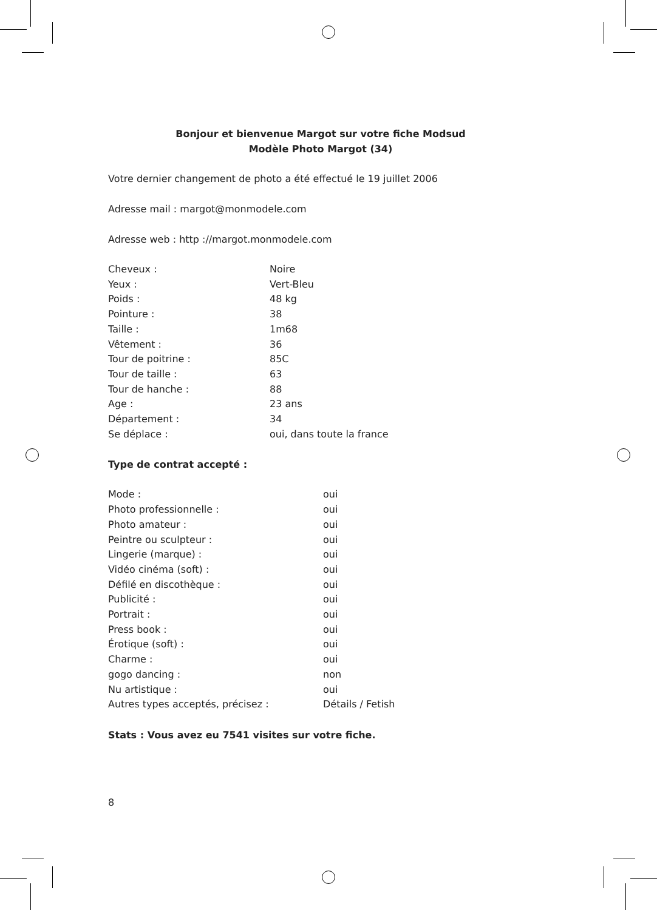Bonjour et bienvenue Margot sur votre fiche Modsud
Modèle Photo Margot (34)
Votre dernier changement de photo a été effectué le 19 juillet 2006
Adresse mail : margot@monmodele.com
Adresse web : http ://margot.monmodele.com
| Cheveux : | Noire |
| Yeux : | Vert-Bleu |
| Poids : | 48 kg |
| Pointure : | 38 |
| Taille : | 1m68 |
| Vêtement : | 36 |
| Tour de poitrine : | 85C |
| Tour de taille : | 63 |
| Tour de hanche : | 88 |
| Age : | 23 ans |
| Département : | 34 |
| Se déplace : | oui, dans toute la france |
Type de contrat accepté :
| Mode : | oui |
| Photo professionnelle : | oui |
| Photo amateur : | oui |
| Peintre ou sculpteur : | oui |
| Lingerie (marque) : | oui |
| Vidéo cinéma (soft) : | oui |
| Défilé en discothèque : | oui |
| Publicité : | oui |
| Portrait : | oui |
| Press book : | oui |
| Érotique (soft) : | oui |
| Charme : | oui |
| gogo dancing : | non |
| Nu artistique : | oui |
| Autres types acceptés, précisez : | Détails / Fetish |
Stats : Vous avez eu 7541 visites sur votre fiche.
8